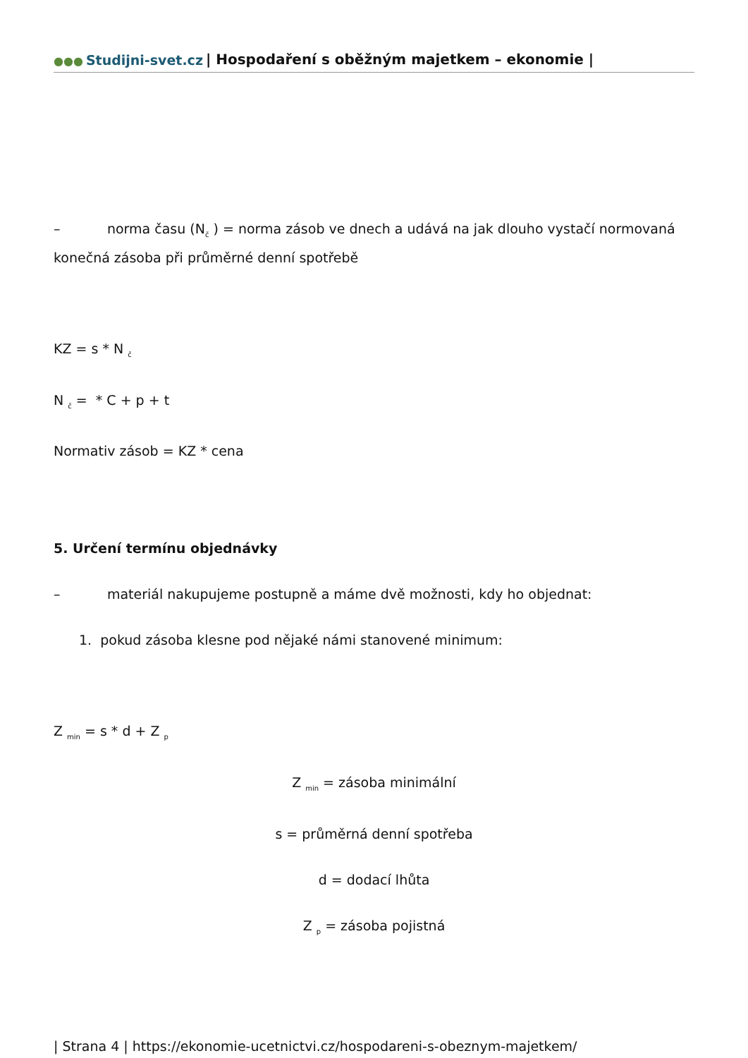●●● Studijni-svet.cz | Hospodaření s oběžným majetkem – ekonomie |
– norma času (N<sub>č</sub> ) = norma zásob ve dnech a udává na jak dlouho vystačí normovaná konečná zásoba při průměrné denní spotřebě
KZ = s * N <sub>č</sub>
N <sub>č</sub> = * C + p + t
Normativ zásob = KZ * cena
5. Určení termínu objednávky
– materiál nakupujeme postupně a máme dvě možnosti, kdy ho objednat:
1. pokud zásoba klesne pod nějaké námi stanovené minimum:
Z <sub>min</sub> = s * d + Z <sub>p</sub>
Z <sub>min</sub> = zásoba minimální
s = průměrná denní spotřeba
d = dodací lhůta
Z <sub>p</sub> = zásoba pojistná
| Strana 4 | https://ekonomie-ucetnictvi.cz/hospodareni-s-obeznym-majetkem/